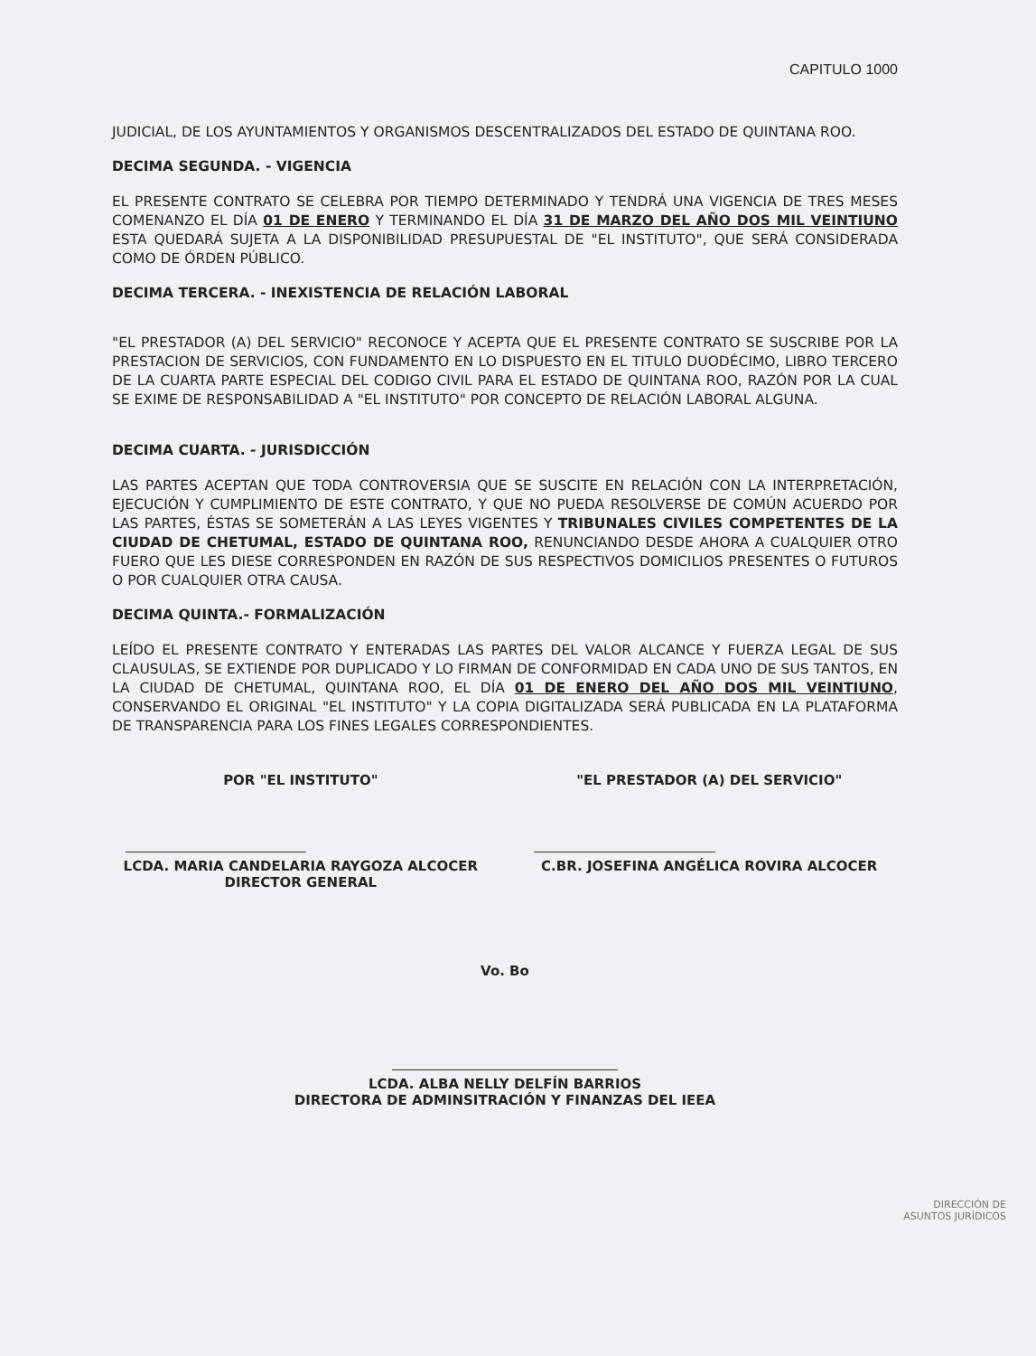CAPITULO 1000
JUDICIAL, DE LOS AYUNTAMIENTOS Y ORGANISMOS DESCENTRALIZADOS DEL ESTADO DE QUINTANA ROO.
DECIMA SEGUNDA. - VIGENCIA
EL PRESENTE CONTRATO SE CELEBRA POR TIEMPO DETERMINADO Y TENDRÁ UNA VIGENCIA DE TRES MESES COMENANZO EL DÍA 01 DE ENERO Y TERMINANDO EL DÍA 31 DE MARZO DEL AÑO DOS MIL VEINTIUNO ESTA QUEDARÁ SUJETA A LA DISPONIBILIDAD PRESUPUESTAL DE "EL INSTITUTO", QUE SERÁ CONSIDERADA COMO DE ÓRDEN PÚBLICO.
DECIMA TERCERA. - INEXISTENCIA DE RELACIÓN LABORAL
"EL PRESTADOR (A) DEL SERVICIO" RECONOCE Y ACEPTA QUE EL PRESENTE CONTRATO SE SUSCRIBE POR LA PRESTACION DE SERVICIOS, CON FUNDAMENTO EN LO DISPUESTO EN EL TITULO DUODÉCIMO, LIBRO TERCERO DE LA CUARTA PARTE ESPECIAL DEL CODIGO CIVIL PARA EL ESTADO DE QUINTANA ROO, RAZÓN POR LA CUAL SE EXIME DE RESPONSABILIDAD A "EL INSTITUTO" POR CONCEPTO DE RELACIÓN LABORAL ALGUNA.
DECIMA CUARTA. - JURISDICCIÓN
LAS PARTES ACEPTAN QUE TODA CONTROVERSIA QUE SE SUSCITE EN RELACIÓN CON LA INTERPRETACIÓN, EJECUCIÓN Y CUMPLIMIENTO DE ESTE CONTRATO, Y QUE NO PUEDA RESOLVERSE DE COMÚN ACUERDO POR LAS PARTES, ÉSTAS SE SOMETERÁN A LAS LEYES VIGENTES Y TRIBUNALES CIVILES COMPETENTES DE LA CIUDAD DE CHETUMAL, ESTADO DE QUINTANA ROO, RENUNCIANDO DESDE AHORA A CUALQUIER OTRO FUERO QUE LES DIESE CORRESPONDEN EN RAZÓN DE SUS RESPECTIVOS DOMICILIOS PRESENTES O FUTUROS O POR CUALQUIER OTRA CAUSA.
DECIMA QUINTA.- FORMALIZACIÓN
LEÍDO EL PRESENTE CONTRATO Y ENTERADAS LAS PARTES DEL VALOR ALCANCE Y FUERZA LEGAL DE SUS CLAUSULAS, SE EXTIENDE POR DUPLICADO Y LO FIRMAN DE CONFORMIDAD EN CADA UNO DE SUS TANTOS, EN LA CIUDAD DE CHETUMAL, QUINTANA ROO, EL DÍA 01 DE ENERO DEL AÑO DOS MIL VEINTIUNO, CONSERVANDO EL ORIGINAL "EL INSTITUTO" Y LA COPIA DIGITALIZADA SERÁ PUBLICADA EN LA PLATAFORMA DE TRANSPARENCIA PARA LOS FINES LEGALES CORRESPONDIENTES.
POR "EL INSTITUTO"
LCDA. MARIA CANDELARIA RAYGOZA ALCOCER
DIRECTOR GENERAL
"EL PRESTADOR (A) DEL SERVICIO"
C.BR. JOSEFINA ANGÉLICA ROVIRA ALCOCER
Vo. Bo
LCDA. ALBA NELLY DELFÍN BARRIOS
DIRECTORA DE ADMINSITRACIÓN Y FINANZAS DEL IEEA
DIRECCIÓN DE
ASUNTOS JURÍDICOS